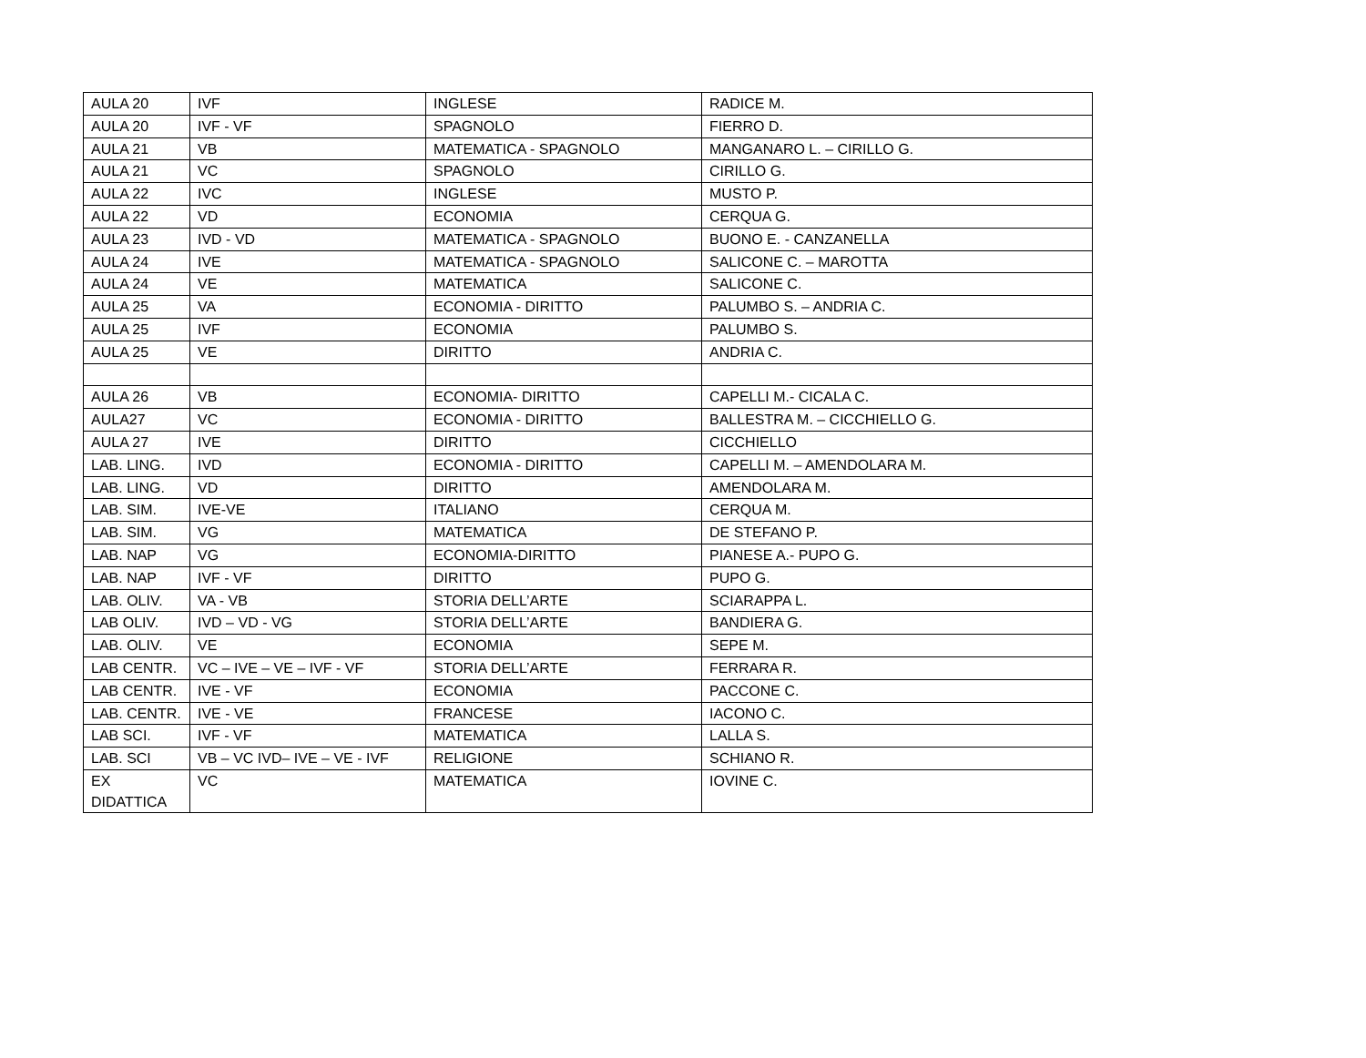| AULA 20 | IVF | INGLESE | RADICE M. |
| AULA 20 | IVF - VF | SPAGNOLO | FIERRO D. |
| AULA 21 | VB | MATEMATICA - SPAGNOLO | MANGANARO L. – CIRILLO G. |
| AULA 21 | VC | SPAGNOLO | CIRILLO G. |
| AULA 22 | IVC | INGLESE | MUSTO P. |
| AULA 22 | VD | ECONOMIA | CERQUA G. |
| AULA 23 | IVD - VD | MATEMATICA - SPAGNOLO | BUONO E. - CANZANELLA |
| AULA 24 | IVE | MATEMATICA - SPAGNOLO | SALICONE C. – MAROTTA |
| AULA 24 | VE | MATEMATICA | SALICONE C. |
| AULA 25 | VA | ECONOMIA - DIRITTO | PALUMBO S. – ANDRIA C. |
| AULA 25 | IVF | ECONOMIA | PALUMBO S. |
| AULA 25 | VE | DIRITTO | ANDRIA C. |
| AULA 26 | VB | ECONOMIA- DIRITTO | CAPELLI M.- CICALA C. |
| AULA27 | VC | ECONOMIA - DIRITTO | BALLESTRA M. – CICCHIELLO G. |
| AULA 27 | IVE | DIRITTO | CICCHIELLO |
| LAB. LING. | IVD | ECONOMIA - DIRITTO | CAPELLI M. – AMENDOLARA M. |
| LAB. LING. | VD | DIRITTO | AMENDOLARA M. |
| LAB. SIM. | IVE-VE | ITALIANO | CERQUA M. |
| LAB. SIM. | VG | MATEMATICA | DE STEFANO P. |
| LAB. NAP | VG | ECONOMIA-DIRITTO | PIANESE A.- PUPO G. |
| LAB. NAP | IVF - VF | DIRITTO | PUPO G. |
| LAB. OLIV. | VA - VB | STORIA DELL’ARTE | SCIARAPPA L. |
| LAB OLIV. | IVD – VD - VG | STORIA DELL’ARTE | BANDIERA G. |
| LAB. OLIV. | VE | ECONOMIA | SEPE M. |
| LAB CENTR. | VC – IVE – VE – IVF - VF | STORIA DELL’ARTE | FERRARA R. |
| LAB CENTR. | IVE - VF | ECONOMIA | PACCONE C. |
| LAB. CENTR. | IVE - VE | FRANCESE | IACONO C. |
| LAB SCI. | IVF - VF | MATEMATICA | LALLA S. |
| LAB. SCI | VB – VC IVD– IVE – VE - IVF | RELIGIONE | SCHIANO R. |
| EX DIDATTICA | VC | MATEMATICA | IOVINE C. |